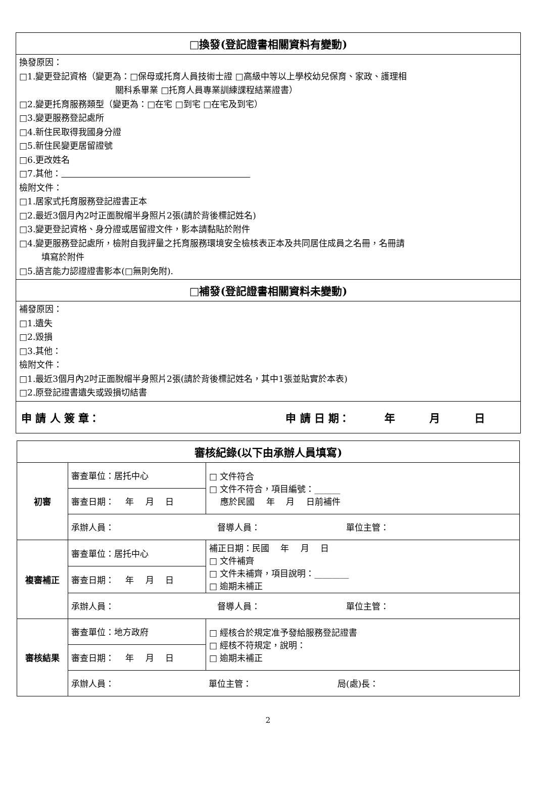| □換發(登記證書相關資料有變動) |
| --- |
| 換發原因： □1.變更登記資格（變更為：□保母或托育人員技術士證 □高級中等以上學校幼兒保育、家政、護理相 關科系畢業 □托育人員專業訓練課程結業證書） □2.變更托育服務類型（變更為：□在宅 □到宅 □在宅及到宅） □3.變更服務登記處所 □4.新住民取得我國身分證 □5.新住民變更居留證號 □6.更改姓名 □7.其他： 檢附文件： □1.居家式托育服務登記證書正本 □2.最近3個月內2吋正面脫帽半身照片2張(請於背後標記姓名) □3.變更登記資格、身分證或居留證文件，影本請黏貼於附件 □4.變更服務登記處所，檢附自我評量之托育服務環境安全檢核表正本及共同居住成員之名冊，名冊請 填寫於附件 □5.語言能力認證證書影本(□無則免附). |
| □補發(登記證書相關資料未變動) |
| 補發原因： □1.遺失 □2.毀損 □3.其他： 檢附文件： □1.最近3個月內2吋正面脫帽半身照片2張(請於背後標記姓名，其中1張並貼實於本表) □2.原登記證書遺失或毀損切結書 |
| 申 請 人 簽 章： 申 請 日 期： 年 月 日 |
| 審核紀錄(以下由承辦人員填寫) | | |
| --- | --- | --- |
| 初審 | 審查單位：居托中心 | □ 文件符合 □ 文件不符合，項目編號：______ 應於民國 年 月 日前補件 |
| | 審查日期： 年 月 日 | |
| | 承辦人員： 督導人員： 單位主管： | |
| 複審補正 | 審查單位：居托中心 | 補正日期：民國 年 月 日 □ 文件補齊 □ 文件未補齊，項目說明：________ □ 逾期未補正 |
| | 審查日期： 年 月 日 | |
| | 承辦人員： 督導人員： 單位主管： | |
| 審核結果 | 審查單位：地方政府 | □ 經核合於規定准予發給服務登記證書 □ 經核不符規定，說明： □ 逾期未補正 |
| | 審查日期： 年 月 日 | |
| | 承辦人員： 單位主管： 局(處)長： | |
2